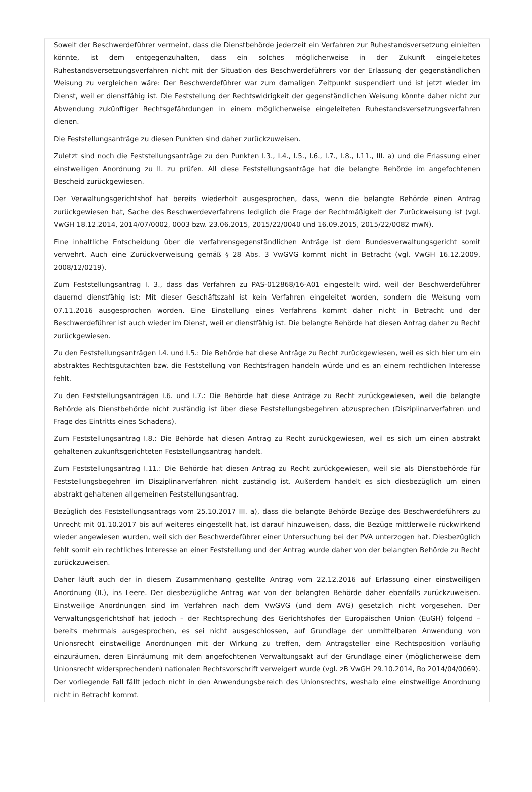Soweit der Beschwerdeführer vermeint, dass die Dienstbehörde jederzeit ein Verfahren zur Ruhestandsversetzung einleiten könnte, ist dem entgegenzuhalten, dass ein solches möglicherweise in der Zukunft eingeleitetes Ruhestandsversetzungsverfahren nicht mit der Situation des Beschwerdeführers vor der Erlassung der gegenständlichen Weisung zu vergleichen wäre: Der Beschwerdeführer war zum damaligen Zeitpunkt suspendiert und ist jetzt wieder im Dienst, weil er dienstfähig ist. Die Feststellung der Rechtswidrigkeit der gegenständlichen Weisung könnte daher nicht zur Abwendung zukünftiger Rechtsgefährdungen in einem möglicherweise eingeleiteten Ruhestandsversetzungsverfahren dienen.
Die Feststellungsanträge zu diesen Punkten sind daher zurückzuweisen.
Zuletzt sind noch die Feststellungsanträge zu den Punkten I.3., I.4., I.5., I.6., I.7., I.8., I.11., III. a) und die Erlassung einer einstweiligen Anordnung zu II. zu prüfen. All diese Feststellungsanträge hat die belangte Behörde im angefochtenen Bescheid zurückgewiesen.
Der Verwaltungsgerichtshof hat bereits wiederholt ausgesprochen, dass, wenn die belangte Behörde einen Antrag zurückgewiesen hat, Sache des Beschwerdeverfahrens lediglich die Frage der Rechtmäßigkeit der Zurückweisung ist (vgl. VwGH 18.12.2014, 2014/07/0002, 0003 bzw. 23.06.2015, 2015/22/0040 und 16.09.2015, 2015/22/0082 mwN).
Eine inhaltliche Entscheidung über die verfahrensgegenständlichen Anträge ist dem Bundesverwaltungsgericht somit verwehrt. Auch eine Zurückverweisung gemäß § 28 Abs. 3 VwGVG kommt nicht in Betracht (vgl. VwGH 16.12.2009, 2008/12/0219).
Zum Feststellungsantrag I. 3., dass das Verfahren zu PAS-012868/16-A01 eingestellt wird, weil der Beschwerdeführer dauernd dienstfähig ist: Mit dieser Geschäftszahl ist kein Verfahren eingeleitet worden, sondern die Weisung vom 07.11.2016 ausgesprochen worden. Eine Einstellung eines Verfahrens kommt daher nicht in Betracht und der Beschwerdeführer ist auch wieder im Dienst, weil er dienstfähig ist. Die belangte Behörde hat diesen Antrag daher zu Recht zurückgewiesen.
Zu den Feststellungsanträgen I.4. und I.5.: Die Behörde hat diese Anträge zu Recht zurückgewiesen, weil es sich hier um ein abstraktes Rechtsgutachten bzw. die Feststellung von Rechtsfragen handeln würde und es an einem rechtlichen Interesse fehlt.
Zu den Feststellungsanträgen I.6. und I.7.: Die Behörde hat diese Anträge zu Recht zurückgewiesen, weil die belangte Behörde als Dienstbehörde nicht zuständig ist über diese Feststellungsbegehren abzusprechen (Disziplinarverfahren und Frage des Eintritts eines Schadens).
Zum Feststellungsantrag I.8.: Die Behörde hat diesen Antrag zu Recht zurückgewiesen, weil es sich um einen abstrakt gehaltenen zukunftsgerichteten Feststellungsantrag handelt.
Zum Feststellungsantrag I.11.: Die Behörde hat diesen Antrag zu Recht zurückgewiesen, weil sie als Dienstbehörde für Feststellungsbegehren im Disziplinarverfahren nicht zuständig ist. Außerdem handelt es sich diesbezüglich um einen abstrakt gehaltenen allgemeinen Feststellungsantrag.
Bezüglich des Feststellungsantrags vom 25.10.2017 III. a), dass die belangte Behörde Bezüge des Beschwerdeführers zu Unrecht mit 01.10.2017 bis auf weiteres eingestellt hat, ist darauf hinzuweisen, dass, die Bezüge mittlerweile rückwirkend wieder angewiesen wurden, weil sich der Beschwerdeführer einer Untersuchung bei der PVA unterzogen hat. Diesbezüglich fehlt somit ein rechtliches Interesse an einer Feststellung und der Antrag wurde daher von der belangten Behörde zu Recht zurückzuweisen.
Daher läuft auch der in diesem Zusammenhang gestellte Antrag vom 22.12.2016 auf Erlassung einer einstweiligen Anordnung (II.), ins Leere. Der diesbezügliche Antrag war von der belangten Behörde daher ebenfalls zurückzuweisen. Einstweilige Anordnungen sind im Verfahren nach dem VwGVG (und dem AVG) gesetzlich nicht vorgesehen. Der Verwaltungsgerichtshof hat jedoch – der Rechtsprechung des Gerichtshofes der Europäischen Union (EuGH) folgend – bereits mehrmals ausgesprochen, es sei nicht ausgeschlossen, auf Grundlage der unmittelbaren Anwendung von Unionsrecht einstweilige Anordnungen mit der Wirkung zu treffen, dem Antragsteller eine Rechtsposition vorläufig einzuräumen, deren Einräumung mit dem angefochtenen Verwaltungsakt auf der Grundlage einer (möglicherweise dem Unionsrecht widersprechenden) nationalen Rechtsvorschrift verweigert wurde (vgl. zB VwGH 29.10.2014, Ro 2014/04/0069). Der vorliegende Fall fällt jedoch nicht in den Anwendungsbereich des Unionsrechts, weshalb eine einstweilige Anordnung nicht in Betracht kommt.